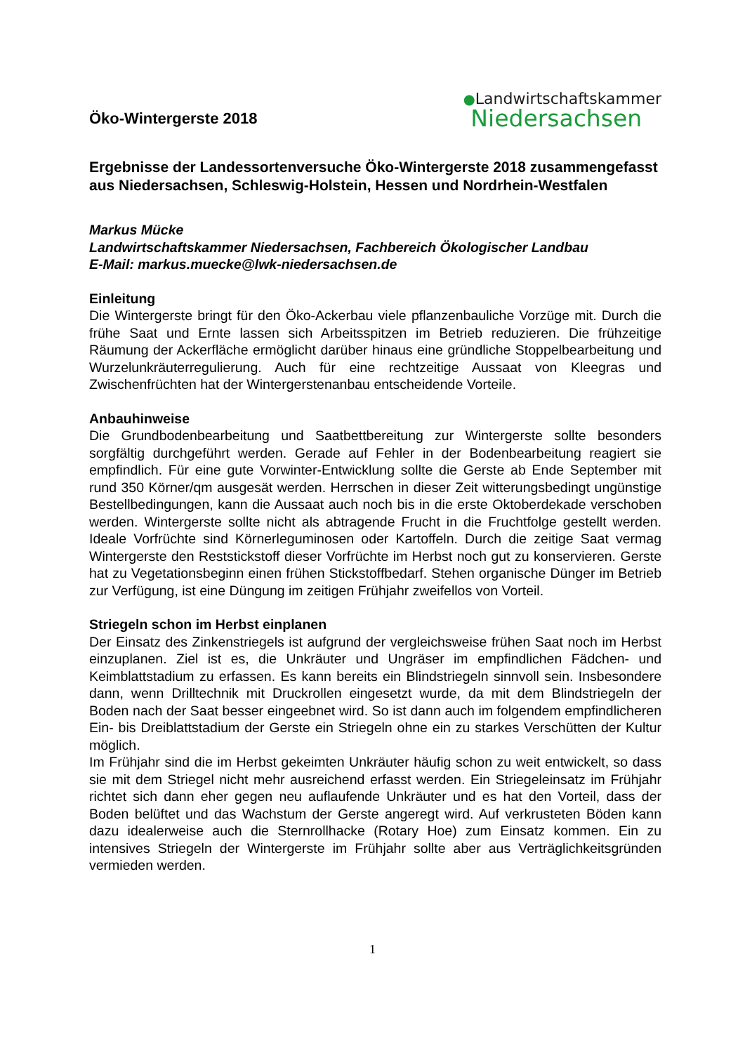Öko-Wintergerste 2018
●Landwirtschaftskammer
Niedersachsen
Ergebnisse der Landessortenversuche Öko-Wintergerste 2018 zusammengefasst aus Niedersachsen, Schleswig-Holstein, Hessen und Nordrhein-Westfalen
Markus Mücke
Landwirtschaftskammer Niedersachsen, Fachbereich Ökologischer Landbau
E-Mail: markus.muecke@lwk-niedersachsen.de
Einleitung
Die Wintergerste bringt für den Öko-Ackerbau viele pflanzenbauliche Vorzüge mit. Durch die frühe Saat und Ernte lassen sich Arbeitsspitzen im Betrieb reduzieren. Die frühzeitige Räumung der Ackerfläche ermöglicht darüber hinaus eine gründliche Stoppelbearbeitung und Wurzelunkräuterregulierung. Auch für eine rechtzeitige Aussaat von Kleegras und Zwischenfrüchten hat der Wintergerstenanbau entscheidende Vorteile.
Anbauhinweise
Die Grundbodenbearbeitung und Saatbettbereitung zur Wintergerste sollte besonders sorgfältig durchgeführt werden. Gerade auf Fehler in der Bodenbearbeitung reagiert sie empfindlich. Für eine gute Vorwinter-Entwicklung sollte die Gerste ab Ende September mit rund 350 Körner/qm ausgesät werden. Herrschen in dieser Zeit witterungsbedingt ungünstige Bestellbedingungen, kann die Aussaat auch noch bis in die erste Oktoberdekade verschoben werden. Wintergerste sollte nicht als abtragende Frucht in die Fruchtfolge gestellt werden. Ideale Vorfrüchte sind Körnerleguminosen oder Kartoffeln. Durch die zeitige Saat vermag Wintergerste den Reststickstoff dieser Vorfrüchte im Herbst noch gut zu konservieren. Gerste hat zu Vegetationsbeginn einen frühen Stickstoffbedarf. Stehen organische Dünger im Betrieb zur Verfügung, ist eine Düngung im zeitigen Frühjahr zweifellos von Vorteil.
Striegeln schon im Herbst einplanen
Der Einsatz des Zinkenstriegels ist aufgrund der vergleichsweise frühen Saat noch im Herbst einzuplanen. Ziel ist es, die Unkräuter und Ungräser im empfindlichen Fädchen- und Keimblattstadium zu erfassen. Es kann bereits ein Blindstriegeln sinnvoll sein. Insbesondere dann, wenn Drilltechnik mit Druckrollen eingesetzt wurde, da mit dem Blindstriegeln der Boden nach der Saat besser eingeebnet wird. So ist dann auch im folgendem empfindlicheren Ein- bis Dreiblattstadium der Gerste ein Striegeln ohne ein zu starkes Verschütten der Kultur möglich.
Im Frühjahr sind die im Herbst gekeimten Unkräuter häufig schon zu weit entwickelt, so dass sie mit dem Striegel nicht mehr ausreichend erfasst werden. Ein Striegeleinsatz im Frühjahr richtet sich dann eher gegen neu auflaufende Unkräuter und es hat den Vorteil, dass der Boden belüftet und das Wachstum der Gerste angeregt wird. Auf verkrusteten Böden kann dazu idealerweise auch die Sternrollhacke (Rotary Hoe) zum Einsatz kommen. Ein zu intensives Striegeln der Wintergerste im Frühjahr sollte aber aus Verträglichkeitsgründen vermieden werden.
1